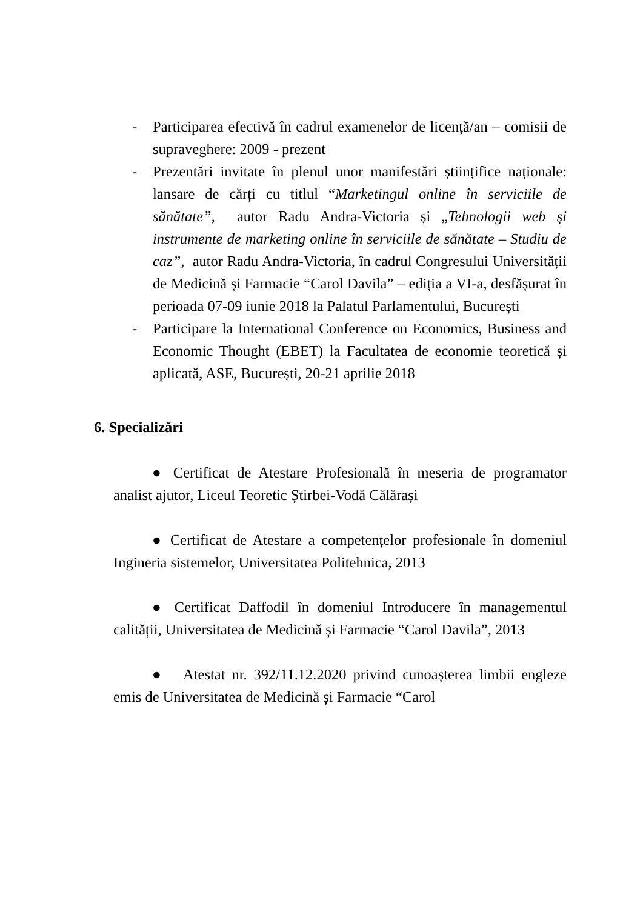- Participarea efectivă în cadrul examenelor de licență/an – comisii de supraveghere: 2009 - prezent
- Prezentări invitate în plenul unor manifestări științifice naționale: lansare de cărți cu titlul “Marketingul online în serviciile de sănătate”, autor Radu Andra-Victoria și „Tehnologii web şi instrumente de marketing online în serviciile de sănătate – Studiu de caz”, autor Radu Andra-Victoria, în cadrul Congresului Universității de Medicină și Farmacie “Carol Davila” – ediția a VI-a, desfășurat în perioada 07-09 iunie 2018 la Palatul Parlamentului, București
- Participare la International Conference on Economics, Business and Economic Thought (EBET) la Facultatea de economie teoretică și aplicată, ASE, București, 20-21 aprilie 2018
6. Specializări
● Certificat de Atestare Profesională în meseria de programator analist ajutor, Liceul Teoretic Știrbei-Vodă Călărași
● Certificat de Atestare a competențelor profesionale în domeniul Ingineria sistemelor, Universitatea Politehnica, 2013
● Certificat Daffodil în domeniul Introducere în managementul calității, Universitatea de Medicină și Farmacie “Carol Davila”, 2013
● Atestat nr. 392/11.12.2020 privind cunoașterea limbii engleze emis de Universitatea de Medicină și Farmacie “Carol